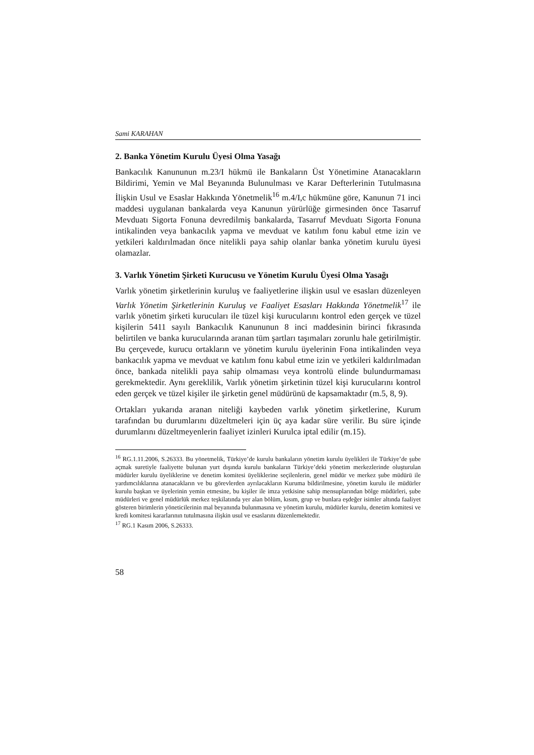Sami KARAHAN
2. Banka Yönetim Kurulu Üyesi Olma Yasağı
Bankacılık Kanununun m.23/I hükmü ile Bankaların Üst Yönetimine Atanacakların Bildirimi, Yemin ve Mal Beyanında Bulunulması ve Karar Defterlerinin Tutulmasına İlişkin Usul ve Esaslar Hakkında Yönetmelik<sup>16</sup> m.4/I,c hükmüne göre, Kanunun 71 inci maddesi uygulanan bankalarda veya Kanunun yürürlüğe girmesinden önce Tasarruf Mevduatı Sigorta Fonuna devredilmiş bankalarda, Tasarruf Mevduatı Sigorta Fonuna intikalinden veya bankacılık yapma ve mevduat ve katılım fonu kabul etme izin ve yetkileri kaldırılmadan önce nitelikli paya sahip olanlar banka yönetim kurulu üyesi olamazlar.
3. Varlık Yönetim Şirketi Kurucusu ve Yönetim Kurulu Üyesi Olma Yasağı
Varlık yönetim şirketlerinin kuruluş ve faaliyetlerine ilişkin usul ve esasları düzenleyen Varlık Yönetim Şirketlerinin Kuruluş ve Faaliyet Esasları Hakkında Yönetmelik<sup>17</sup> ile varlık yönetim şirketi kurucuları ile tüzel kişi kurucularını kontrol eden gerçek ve tüzel kişilerin 5411 sayılı Bankacılık Kanununun 8 inci maddesinin birinci fıkrasında belirtilen ve banka kurucularında aranan tüm şartları taşımaları zorunlu hale getirilmiştir. Bu çerçevede, kurucu ortakların ve yönetim kurulu üyelerinin Fona intikalinden veya bankacılık yapma ve mevduat ve katılım fonu kabul etme izin ve yetkileri kaldırılmadan önce, bankada nitelikli paya sahip olmaması veya kontrolü elinde bulundurmaması gerekmektedir. Aynı gereklilik, Varlık yönetim şirketinin tüzel kişi kurucularını kontrol eden gerçek ve tüzel kişiler ile şirketin genel müdürünü de kapsamaktadır (m.5, 8, 9).
Ortakları yukarıda aranan niteliği kaybeden varlık yönetim şirketlerine, Kurum tarafından bu durumlarını düzeltmeleri için üç aya kadar süre verilir. Bu süre içinde durumlarını düzeltmeyenlerin faaliyet izinleri Kurulca iptal edilir (m.15).
<sup>16</sup> RG.1.11.2006, S.26333. Bu yönetmelik, Türkiye’de kurulu bankaların yönetim kurulu üyelikleri ile Türkiye’de şube açmak suretiyle faaliyette bulunan yurt dışında kurulu bankaların Türkiye’deki yönetim merkezlerinde oluşturulan müdürler kurulu üyeliklerine ve denetim komitesi üyeliklerine seçilenlerin, genel müdür ve merkez şube müdürü ile yardımcılıklarına atanacakların ve bu görevlerden ayrılacakların Kuruma bildirilmesine, yönetim kurulu ile müdürler kurulu başkan ve üyelerinin yemin etmesine, bu kişiler ile imza yetkisine sahip mensuplarından bölge müdürleri, şube müdürleri ve genel müdürlük merkez teşkilatında yer alan bölüm, kısım, grup ve bunlara eşdeğer isimler altında faaliyet gösteren birimlerin yöneticilerinin mal beyanında bulunmasına ve yönetim kurulu, müdürler kurulu, denetim komitesi ve kredi komitesi kararlarının tutulmasına ilişkin usul ve esaslarını düzenlemektedir.
<sup>17</sup> RG.1 Kasım 2006, S.26333.
58